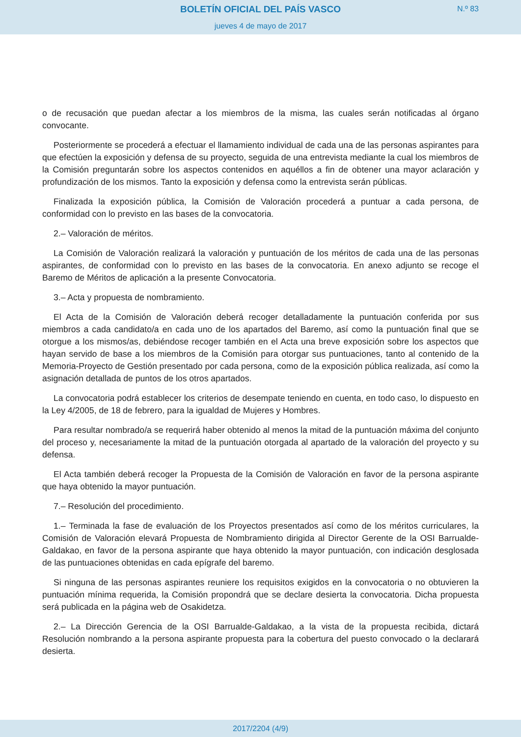BOLETÍN OFICIAL DEL PAÍS VASCO
N.º 83
jueves 4 de mayo de 2017
o de recusación que puedan afectar a los miembros de la misma, las cuales serán notificadas al órgano convocante.
Posteriormente se procederá a efectuar el llamamiento individual de cada una de las personas aspirantes para que efectúen la exposición y defensa de su proyecto, seguida de una entrevista mediante la cual los miembros de la Comisión preguntarán sobre los aspectos contenidos en aquéllos a fin de obtener una mayor aclaración y profundización de los mismos. Tanto la exposición y defensa como la entrevista serán públicas.
Finalizada la exposición pública, la Comisión de Valoración procederá a puntuar a cada persona, de conformidad con lo previsto en las bases de la convocatoria.
2.– Valoración de méritos.
La Comisión de Valoración realizará la valoración y puntuación de los méritos de cada una de las personas aspirantes, de conformidad con lo previsto en las bases de la convocatoria. En anexo adjunto se recoge el Baremo de Méritos de aplicación a la presente Convocatoria.
3.– Acta y propuesta de nombramiento.
El Acta de la Comisión de Valoración deberá recoger detalladamente la puntuación conferida por sus miembros a cada candidato/a en cada uno de los apartados del Baremo, así como la puntuación final que se otorgue a los mismos/as, debiéndose recoger también en el Acta una breve exposición sobre los aspectos que hayan servido de base a los miembros de la Comisión para otorgar sus puntuaciones, tanto al contenido de la Memoria-Proyecto de Gestión presentado por cada persona, como de la exposición pública realizada, así como la asignación detallada de puntos de los otros apartados.
La convocatoria podrá establecer los criterios de desempate teniendo en cuenta, en todo caso, lo dispuesto en la Ley 4/2005, de 18 de febrero, para la igualdad de Mujeres y Hombres.
Para resultar nombrado/a se requerirá haber obtenido al menos la mitad de la puntuación máxima del conjunto del proceso y, necesariamente la mitad de la puntuación otorgada al apartado de la valoración del proyecto y su defensa.
El Acta también deberá recoger la Propuesta de la Comisión de Valoración en favor de la persona aspirante que haya obtenido la mayor puntuación.
7.– Resolución del procedimiento.
1.– Terminada la fase de evaluación de los Proyectos presentados así como de los méritos curriculares, la Comisión de Valoración elevará Propuesta de Nombramiento dirigida al Director Gerente de la OSI Barrualde-Galdakao, en favor de la persona aspirante que haya obtenido la mayor puntuación, con indicación desglosada de las puntuaciones obtenidas en cada epígrafe del baremo.
Si ninguna de las personas aspirantes reuniere los requisitos exigidos en la convocatoria o no obtuvieren la puntuación mínima requerida, la Comisión propondrá que se declare desierta la convocatoria. Dicha propuesta será publicada en la página web de Osakidetza.
2.– La Dirección Gerencia de la OSI Barrualde-Galdakao, a la vista de la propuesta recibida, dictará Resolución nombrando a la persona aspirante propuesta para la cobertura del puesto convocado o la declarará desierta.
2017/2204 (4/9)